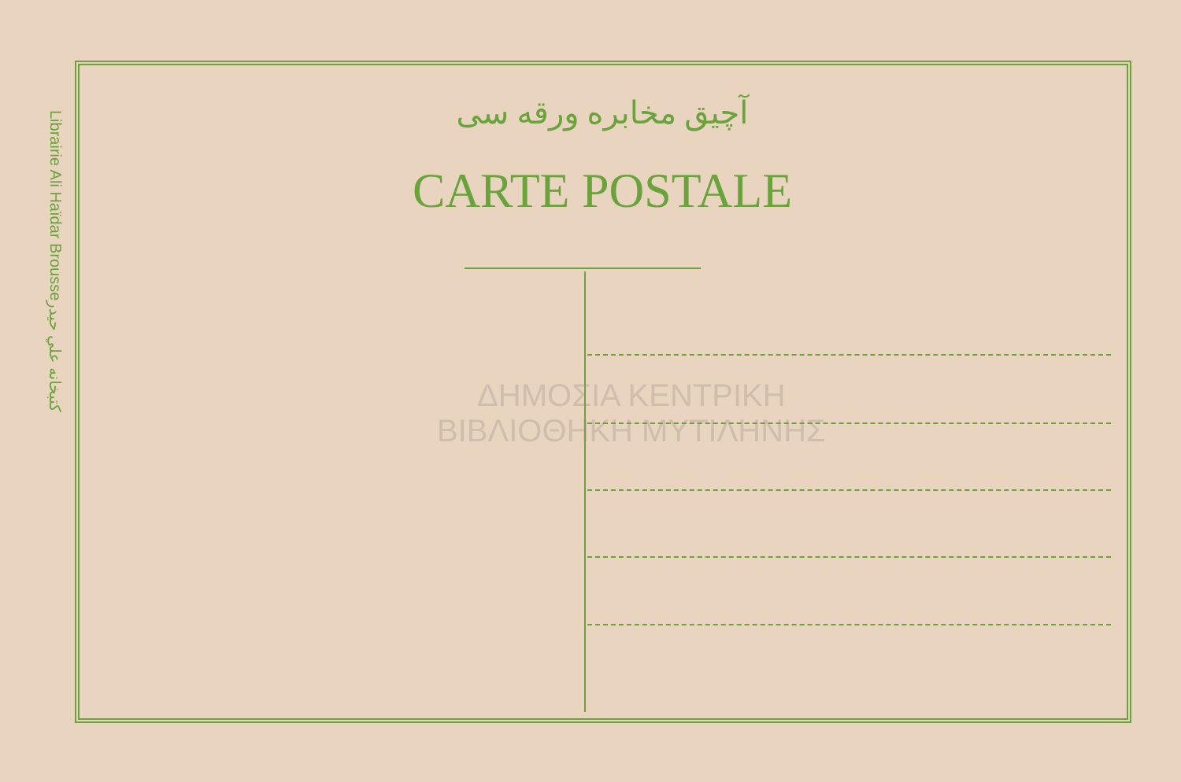Librairie Ali Haïdar Brousse
كتبخانه علي حيدر
آچيق مخابره ورقه سی
CARTE POSTALE
ΔΗΜΟΣΙΑ ΚΕΝΤΡΙΚΗ
ΒΙΒΛΙΟΘΗΚΗ ΜΥΤΙΛΗΝΗΣ